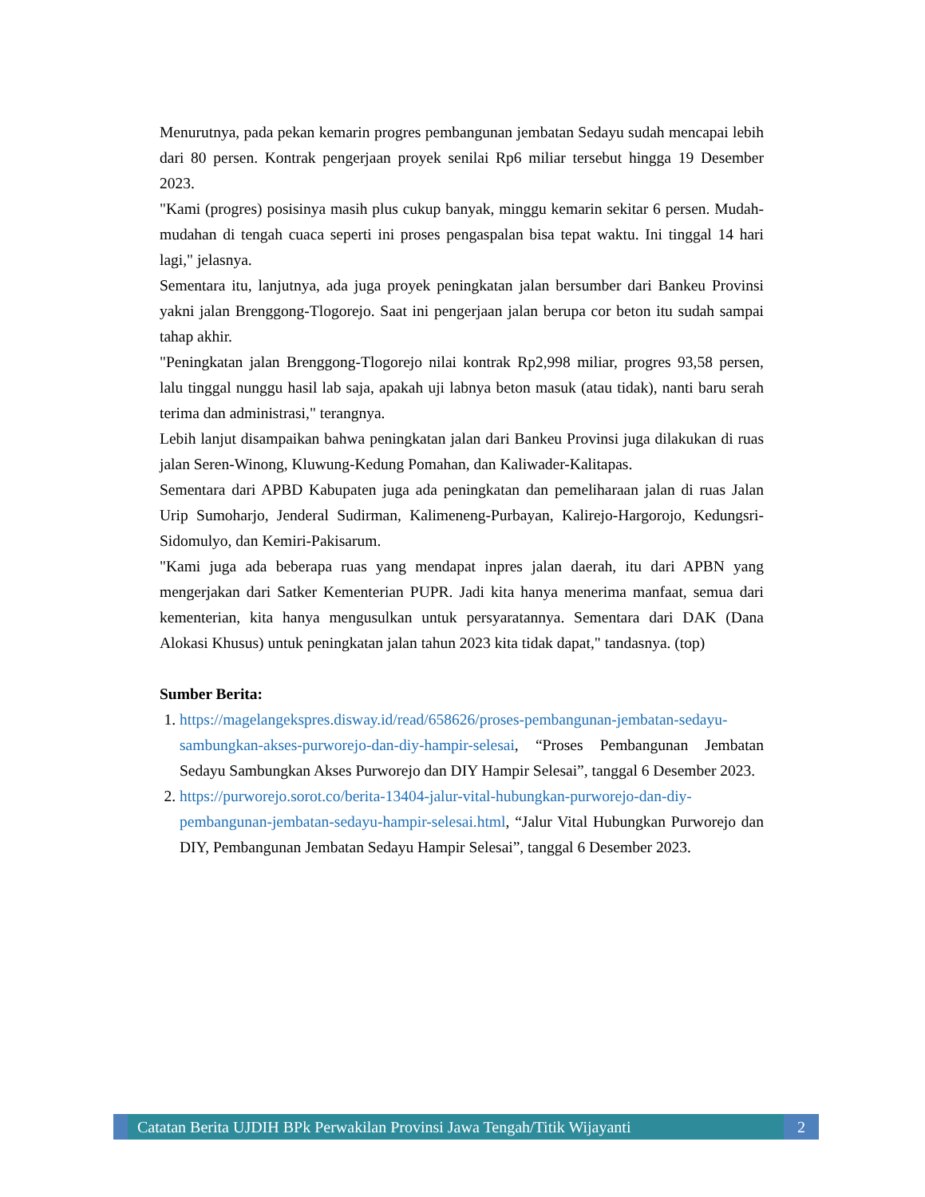Menurutnya, pada pekan kemarin progres pembangunan jembatan Sedayu sudah mencapai lebih dari 80 persen. Kontrak pengerjaan proyek senilai Rp6 miliar tersebut hingga 19 Desember 2023.
"Kami (progres) posisinya masih plus cukup banyak, minggu kemarin sekitar 6 persen. Mudah-mudahan di tengah cuaca seperti ini proses pengaspalan bisa tepat waktu. Ini tinggal 14 hari lagi," jelasnya.
Sementara itu, lanjutnya, ada juga proyek peningkatan jalan bersumber dari Bankeu Provinsi yakni jalan Brenggong-Tlogorejo. Saat ini pengerjaan jalan berupa cor beton itu sudah sampai tahap akhir.
"Peningkatan jalan Brenggong-Tlogorejo nilai kontrak Rp2,998 miliar, progres 93,58 persen, lalu tinggal nunggu hasil lab saja, apakah uji labnya beton masuk (atau tidak), nanti baru serah terima dan administrasi," terangnya.
Lebih lanjut disampaikan bahwa peningkatan jalan dari Bankeu Provinsi juga dilakukan di ruas jalan Seren-Winong, Kluwung-Kedung Pomahan, dan Kaliwader-Kalitapas.
Sementara dari APBD Kabupaten juga ada peningkatan dan pemeliharaan jalan di ruas Jalan Urip Sumoharjo, Jenderal Sudirman, Kalimeneng-Purbayan, Kalirejo-Hargorojo, Kedungsri-Sidomulyo, dan Kemiri-Pakisarum.
"Kami juga ada beberapa ruas yang mendapat inpres jalan daerah, itu dari APBN yang mengerjakan dari Satker Kementerian PUPR. Jadi kita hanya menerima manfaat, semua dari kementerian, kita hanya mengusulkan untuk persyaratannya. Sementara dari DAK (Dana Alokasi Khusus) untuk peningkatan jalan tahun 2023 kita tidak dapat," tandasnya. (top)
Sumber Berita:
1. https://magelangekspres.disway.id/read/658626/proses-pembangunan-jembatan-sedayu-sambungkan-akses-purworejo-dan-diy-hampir-selesai, “Proses Pembangunan Jembatan Sedayu Sambungkan Akses Purworejo dan DIY Hampir Selesai”, tanggal 6 Desember 2023.
2. https://purworejo.sorot.co/berita-13404-jalur-vital-hubungkan-purworejo-dan-diy-pembangunan-jembatan-sedayu-hampir-selesai.html, “Jalur Vital Hubungkan Purworejo dan DIY, Pembangunan Jembatan Sedayu Hampir Selesai”, tanggal 6 Desember 2023.
Catatan Berita UJDIH BPk Perwakilan Provinsi Jawa Tengah/Titik Wijayanti
2